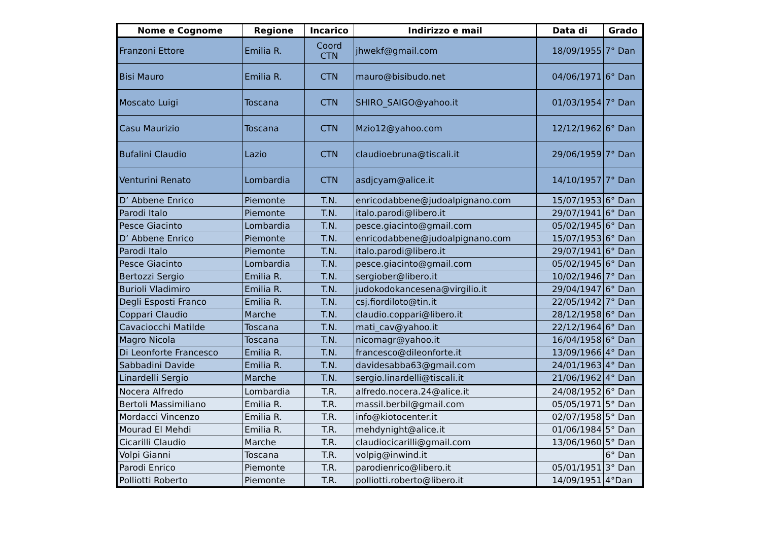| Nome e Cognome | Regione | Incarico | Indirizzo e mail | Data di | Grado |
| --- | --- | --- | --- | --- | --- |
| Franzoni Ettore | Emilia R. | Coord CTN | jhwekf@gmail.com | 18/09/1955 | 7° Dan |
| Bisi Mauro | Emilia R. | CTN | mauro@bisibudo.net | 04/06/1971 | 6° Dan |
| Moscato Luigi | Toscana | CTN | SHIRO_SAIGO@yahoo.it | 01/03/1954 | 7° Dan |
| Casu Maurizio | Toscana | CTN | Mzio12@yahoo.com | 12/12/1962 | 6° Dan |
| Bufalini Claudio | Lazio | CTN | claudioebruna@tiscali.it | 29/06/1959 | 7° Dan |
| Venturini Renato | Lombardia | CTN | asdjcyam@alice.it | 14/10/1957 | 7° Dan |
| D’ Abbene Enrico | Piemonte | T.N. | enricodabbene@judoalpignano.com | 15/07/1953 | 6° Dan |
| Parodi Italo | Piemonte | T.N. | italo.parodi@libero.it | 29/07/1941 | 6° Dan |
| Pesce Giacinto | Lombardia | T.N. | pesce.giacinto@gmail.com | 05/02/1945 | 6° Dan |
| D’ Abbene Enrico | Piemonte | T.N. | enricodabbene@judoalpignano.com | 15/07/1953 | 6° Dan |
| Parodi Italo | Piemonte | T.N. | italo.parodi@libero.it | 29/07/1941 | 6° Dan |
| Pesce Giacinto | Lombardia | T.N. | pesce.giacinto@gmail.com | 05/02/1945 | 6° Dan |
| Bertozzi Sergio | Emilia R. | T.N. | sergiober@libero.it | 10/02/1946 | 7° Dan |
| Burioli Vladimiro | Emilia R. | T.N. | judokodokancesena@virgilio.it | 29/04/1947 | 6° Dan |
| Degli Esposti Franco | Emilia R. | T.N. | csj.fiordiloto@tin.it | 22/05/1942 | 7° Dan |
| Coppari Claudio | Marche | T.N. | claudio.coppari@libero.it | 28/12/1958 | 6° Dan |
| Cavaciocchi Matilde | Toscana | T.N. | mati_cav@yahoo.it | 22/12/1964 | 6° Dan |
| Magro Nicola | Toscana | T.N. | nicomagr@yahoo.it | 16/04/1958 | 6° Dan |
| Di Leonforte Francesco | Emilia R. | T.N. | francesco@dileonforte.it | 13/09/1966 | 4° Dan |
| Sabbadini Davide | Emilia R. | T.N. | davidesabba63@gmail.com | 24/01/1963 | 4° Dan |
| Linardelli Sergio | Marche | T.N. | sergio.linardelli@tiscali.it | 21/06/1962 | 4° Dan |
| Nocera Alfredo | Lombardia | T.R. | alfredo.nocera.24@alice.it | 24/08/1952 | 6° Dan |
| Bertoli Massimiliano | Emilia R. | T.R. | massil.berbil@gmail.com | 05/05/1971 | 5° Dan |
| Mordacci Vincenzo | Emilia R. | T.R. | info@kiotocenter.it | 02/07/1958 | 5° Dan |
| Mourad El Mehdi | Emilia R. | T.R. | mehdynight@alice.it | 01/06/1984 | 5° Dan |
| Cicarilli Claudio | Marche | T.R. | claudiocicarilli@gmail.com | 13/06/1960 | 5° Dan |
| Volpi Gianni | Toscana | T.R. | volpig@inwind.it | | 6° Dan |
| Parodi Enrico | Piemonte | T.R. | parodienrico@libero.it | 05/01/1951 | 3° Dan |
| Polliotti Roberto | Piemonte | T.R. | polliotti.roberto@libero.it | 14/09/1951 | 4°Dan |